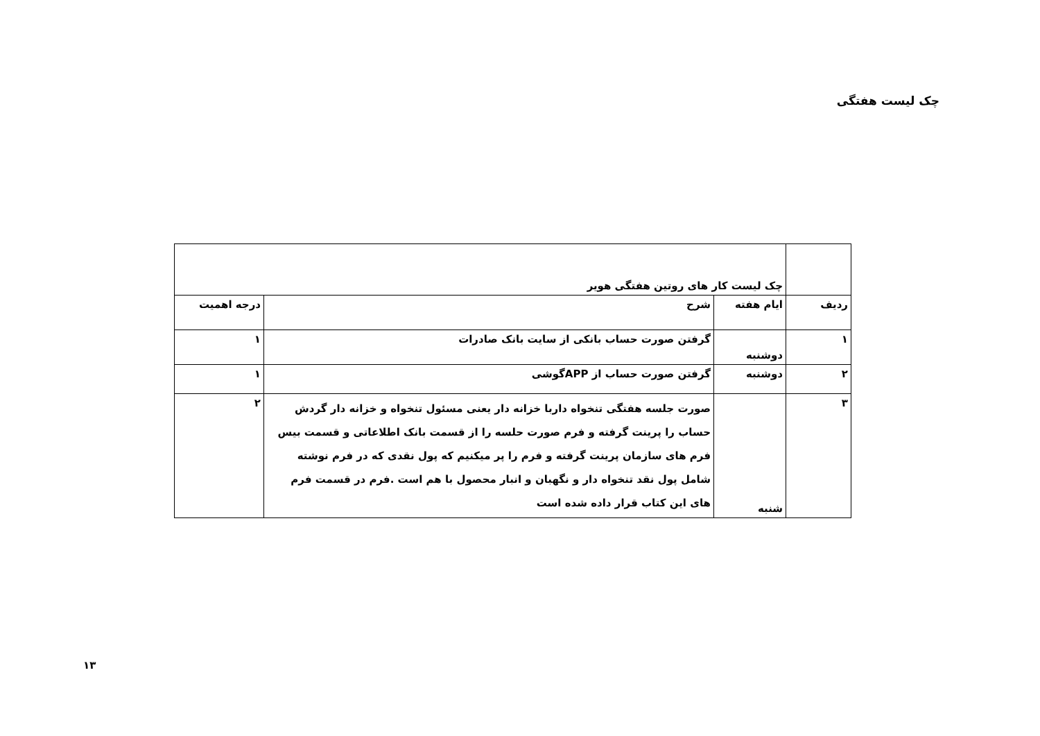چک لیست هفتگی
| | چک لیست کار های روتین هفتگی هویر | | |
| ردیف | ایام هفته | شرح | درجه اهمیت |
| ۱ | دوشنبه | گرفتن صورت حساب بانکی از سایت بانک صادرات | ۱ |
| ۲ | دوشنبه | گرفتن صورت حساب از APPگوشی | ۱ |
| ۳ | شنبه | صورت جلسه هفتگی تنخواه داربا خزانه دار یعنی مسئول تنخواه و خزانه دار گردش حساب را پرینت گرفته و فرم صورت حلسه را از قسمت بانک اطلاعاتی و قسمت بیس فرم های سازمان پرینت گرفته و فرم را پر میکنیم که پول نقدی که در فرم نوشته شامل پول نقد تنخواه دار و نگهبان و انبار محصول با هم است .فرم در قسمت فرم های این کتاب قرار داده شده است | ۲ |
۱۳